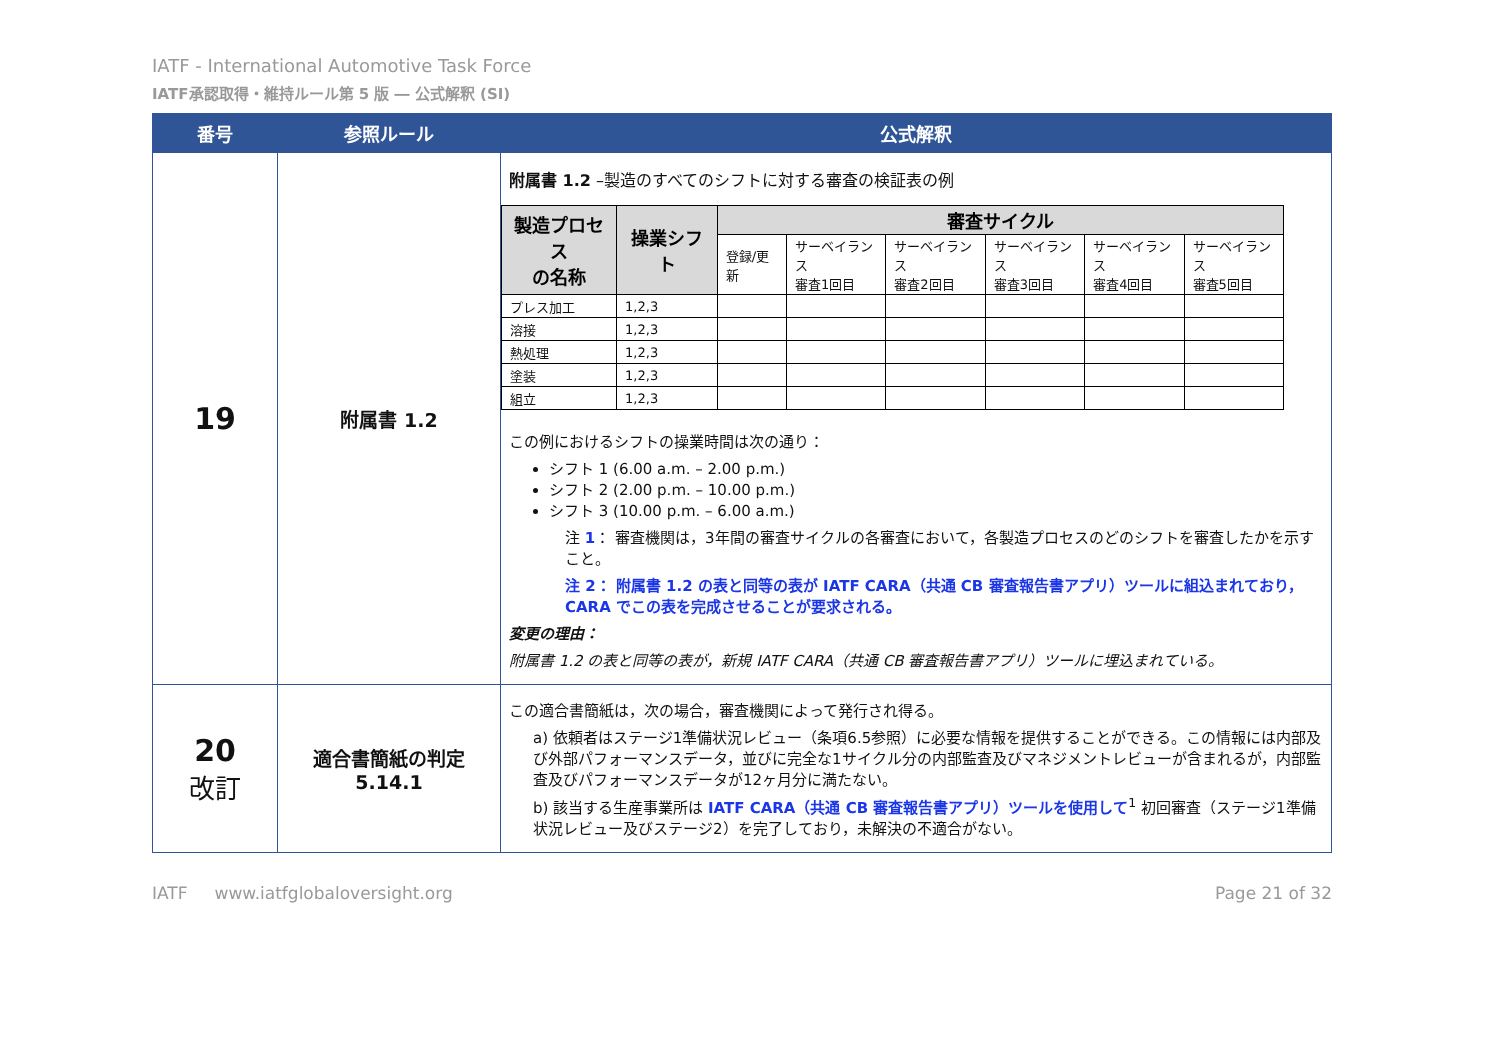IATF - International Automotive Task Force
IATF承認取得・維持ルール第 5 版 ― 公式解釈 (SI)
| 番号 | 参照ルール | 公式解釈 |
| --- | --- | --- |
| 19 | 附属書 1.2 | 附属書 1.2 –製造のすべてのシフトに対する審査の検証表の例 / 製造プロセス の名称 / 操業シフト / 審査サイクル / / / / / / / --- / --- / --- / --- / --- / --- / --- / --- / / / / 登録/更新 / サーベイランス 審査1回目 / サーベイランス 審査2回目 / サーベイランス 審査3回目 / サーベイランス 審査4回目 / サーベイランス 審査5回目 / / プレス加工 / 1,2,3 / / / / / / / / 溶接 / 1,2,3 / / / / / / / / 熱処理 / 1,2,3 / / / / / / / / 塗装 / 1,2,3 / / / / / / / / 組立 / 1,2,3 / / / / / / / この例におけるシフトの操業時間は次の通り： シフト 1 (6.00 a.m. – 2.00 p.m.) シフト 2 (2.00 p.m. – 10.00 p.m.) シフト 3 (10.00 p.m. – 6.00 a.m.) 注 1 ： 審査機関は，3年間の審査サイクルの各審査において，各製造プロセスのどのシフトを審査したかを示すこと。 注 2： 附属書 1.2 の表と同等の表が IATF CARA（共通 CB 審査報告書アプリ）ツールに組込まれており，CARA でこの表を完成させることが要求される。 変更の理由： 附属書 1.2 の表と同等の表が，新規 IATF CARA（共通 CB 審査報告書アプリ）ツールに埋込まれている。 |
| 20 改訂 | 適合書簡紙の判定 5.14.1 | この適合書簡紙は，次の場合，審査機関によって発行され得る。 a) 依頼者はステージ1準備状況レビュー（条項6.5参照）に必要な情報を提供することができる。この情報には内部及び外部パフォーマンスデータ，並びに完全な1サイクル分の内部監査及びマネジメントレビューが含まれるが，内部監査及びパフォーマンスデータが12ヶ月分に満たない。 b) 該当する生産事業所は IATF CARA（共通 CB 審査報告書アプリ）ツールを使用して<sup>1</sup> 初回審査（ステージ1準備状況レビュー及びステージ2）を完了しており，未解決の不適合がない。 |
IATF www.iatfglobaloversight.org Page 21 of 32